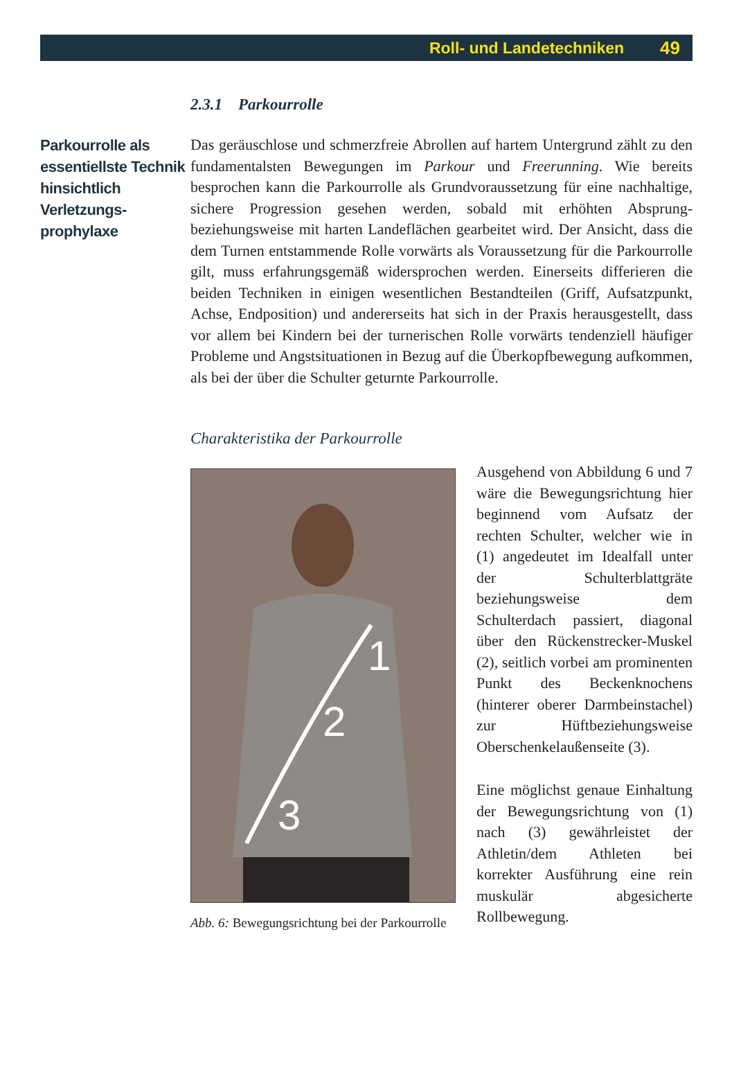Roll- und Landetechniken 49
2.3.1 Parkourrolle
Parkourrolle als essentiellste Technik hinsichtlich Verletzungs-prophylaxe
Das geräuschlose und schmerzfreie Abrollen auf hartem Untergrund zählt zu den fundamentalsten Bewegungen im Parkour und Freerunning. Wie bereits besprochen kann die Parkourrolle als Grundvoraussetzung für eine nachhaltige, sichere Progression gesehen werden, sobald mit erhöhten Absprung- beziehungsweise mit harten Landeflächen gearbeitet wird. Der Ansicht, dass die dem Turnen entstammende Rolle vorwärts als Voraussetzung für die Parkourrolle gilt, muss erfahrungsgemäß widersprochen werden. Einerseits differieren die beiden Techniken in einigen wesentlichen Bestandteilen (Griff, Aufsatzpunkt, Achse, Endposition) und andererseits hat sich in der Praxis herausgestellt, dass vor allem bei Kindern bei der turnerischen Rolle vorwärts tendenziell häufiger Probleme und Angstsituationen in Bezug auf die Überkopfbewegung aufkommen, als bei der über die Schulter geturnte Parkourrolle.
Charakteristika der Parkourrolle
1
2
3
Abb. 6: Bewegungsrichtung bei der Parkourrolle
Ausgehend von Abbildung 6 und 7 wäre die Bewegungsrichtung hier beginnend vom Aufsatz der rechten Schulter, welcher wie in (1) angedeutet im Idealfall unter der Schulterblattgräte beziehungsweise dem Schulterdach passiert, diagonal über den Rückenstrecker-Muskel (2), seitlich vorbei am prominenten Punkt des Beckenknochens (hinterer oberer Darmbeinstachel) zur Hüftbeziehungsweise Oberschenkelaußenseite (3).
Eine möglichst genaue Einhaltung der Bewegungsrichtung von (1) nach (3) gewährleistet der Athletin/dem Athleten bei korrekter Ausführung eine rein muskulär abgesicherte Rollbewegung.